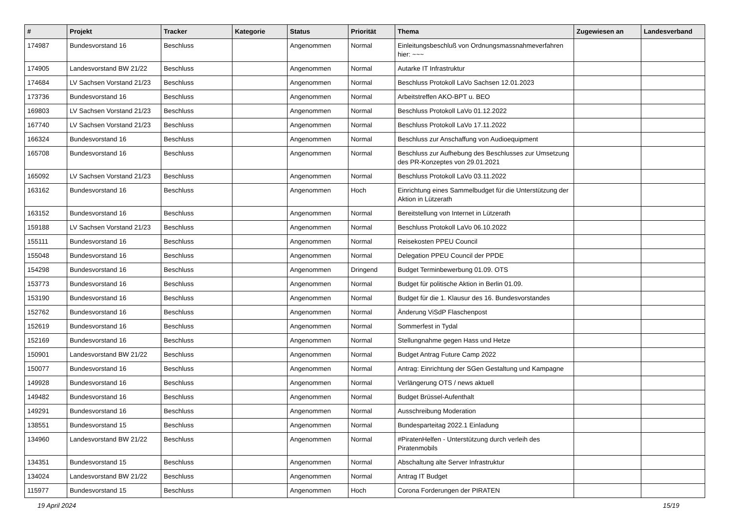| # | Projekt | Tracker | Kategorie | Status | Priorität | Thema | Zugewiesen an | Landesverband |
| --- | --- | --- | --- | --- | --- | --- | --- | --- |
| 174987 | Bundesvorstand 16 | Beschluss | | Angenommen | Normal | Einleitungsbeschluß von Ordnungsmassnahmeverfahren hier: ~~~ | | |
| 174905 | Landesvorstand BW 21/22 | Beschluss | | Angenommen | Normal | Autarke IT Infrastruktur | | |
| 174684 | LV Sachsen Vorstand 21/23 | Beschluss | | Angenommen | Normal | Beschluss Protokoll LaVo Sachsen 12.01.2023 | | |
| 173736 | Bundesvorstand 16 | Beschluss | | Angenommen | Normal | Arbeitstreffen AKO-BPT u. BEO | | |
| 169803 | LV Sachsen Vorstand 21/23 | Beschluss | | Angenommen | Normal | Beschluss Protokoll LaVo 01.12.2022 | | |
| 167740 | LV Sachsen Vorstand 21/23 | Beschluss | | Angenommen | Normal | Beschluss Protokoll LaVo 17.11.2022 | | |
| 166324 | Bundesvorstand 16 | Beschluss | | Angenommen | Normal | Beschluss zur Anschaffung von Audioequipment | | |
| 165708 | Bundesvorstand 16 | Beschluss | | Angenommen | Normal | Beschluss zur Aufhebung des Beschlusses zur Umsetzung des PR-Konzeptes von 29.01.2021 | | |
| 165092 | LV Sachsen Vorstand 21/23 | Beschluss | | Angenommen | Normal | Beschluss Protokoll LaVo 03.11.2022 | | |
| 163162 | Bundesvorstand 16 | Beschluss | | Angenommen | Hoch | Einrichtung eines Sammelbudget für die Unterstützung der Aktion in Lützerath | | |
| 163152 | Bundesvorstand 16 | Beschluss | | Angenommen | Normal | Bereitstellung von Internet in Lützerath | | |
| 159188 | LV Sachsen Vorstand 21/23 | Beschluss | | Angenommen | Normal | Beschluss Protokoll LaVo 06.10.2022 | | |
| 155111 | Bundesvorstand 16 | Beschluss | | Angenommen | Normal | Reisekosten PPEU Council | | |
| 155048 | Bundesvorstand 16 | Beschluss | | Angenommen | Normal | Delegation PPEU Council der PPDE | | |
| 154298 | Bundesvorstand 16 | Beschluss | | Angenommen | Dringend | Budget Terminbewerbung 01.09. OTS | | |
| 153773 | Bundesvorstand 16 | Beschluss | | Angenommen | Normal | Budget für politische Aktion in Berlin 01.09. | | |
| 153190 | Bundesvorstand 16 | Beschluss | | Angenommen | Normal | Budget für die 1. Klausur des 16. Bundesvorstandes | | |
| 152762 | Bundesvorstand 16 | Beschluss | | Angenommen | Normal | Änderung ViSdP Flaschenpost | | |
| 152619 | Bundesvorstand 16 | Beschluss | | Angenommen | Normal | Sommerfest in Tydal | | |
| 152169 | Bundesvorstand 16 | Beschluss | | Angenommen | Normal | Stellungnahme gegen Hass und Hetze | | |
| 150901 | Landesvorstand BW 21/22 | Beschluss | | Angenommen | Normal | Budget Antrag Future Camp 2022 | | |
| 150077 | Bundesvorstand 16 | Beschluss | | Angenommen | Normal | Antrag: Einrichtung der SGen Gestaltung und Kampagne | | |
| 149928 | Bundesvorstand 16 | Beschluss | | Angenommen | Normal | Verlängerung OTS / news aktuell | | |
| 149482 | Bundesvorstand 16 | Beschluss | | Angenommen | Normal | Budget Brüssel-Aufenthalt | | |
| 149291 | Bundesvorstand 16 | Beschluss | | Angenommen | Normal | Ausschreibung Moderation | | |
| 138551 | Bundesvorstand 15 | Beschluss | | Angenommen | Normal | Bundesparteitag 2022.1 Einladung | | |
| 134960 | Landesvorstand BW 21/22 | Beschluss | | Angenommen | Normal | #PiratenHelfen - Unterstützung durch verleih des Piratenmobils | | |
| 134351 | Bundesvorstand 15 | Beschluss | | Angenommen | Normal | Abschaltung alte Server Infrastruktur | | |
| 134024 | Landesvorstand BW 21/22 | Beschluss | | Angenommen | Normal | Antrag IT Budget | | |
| 115977 | Bundesvorstand 15 | Beschluss | | Angenommen | Hoch | Corona Forderungen der PIRATEN | | |
19 April 2024 15/19